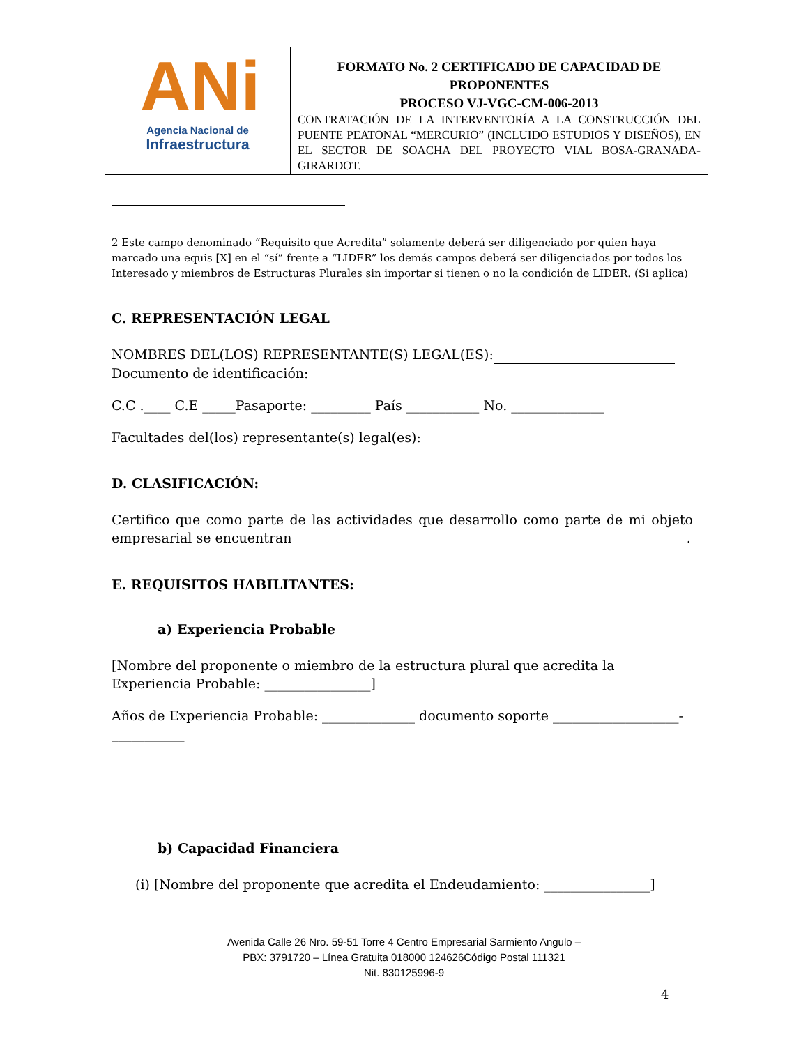| ANi Agencia Nacional de Infraestructura | FORMATO No. 2 CERTIFICADO DE CAPACIDAD DE PROPONENTES PROCESO VJ-VGC-CM-006-2013 CONTRATACIÓN DE LA INTERVENTORÍA A LA CONSTRUCCIÓN DEL PUENTE PEATONAL “MERCURIO” (INCLUIDO ESTUDIOS Y DISEÑOS), EN EL SECTOR DE SOACHA DEL PROYECTO VIAL BOSA-GRANADA-GIRARDOT. |
2 Este campo denominado “Requisito que Acredita” solamente deberá ser diligenciado por quien haya marcado una equis [X] en el “sí” frente a “LIDER” los demás campos deberá ser diligenciados por todos los Interesado y miembros de Estructuras Plurales sin importar si tienen o no la condición de LIDER. (Si aplica)
C. REPRESENTACIÓN LEGAL
NOMBRES DEL(LOS) REPRESENTANTE(S) LEGAL(ES):
Documento de identificación:
C.C .____ C.E _____Pasaporte: _________ País ___________ No. ______________
Facultades del(los) representante(s) legal(es):
D. CLASIFICACIÓN:
Certifico que como parte de las actividades que desarrollo como parte de mi objeto empresarial se encuentran .
E. REQUISITOS HABILITANTES:
a) Experiencia Probable
[Nombre del proponente o miembro de la estructura plural que acredita la Experiencia Probable: ________________]
Años de Experiencia Probable: ______________ documento soporte ___________________-___________
b) Capacidad Financiera
(i) [Nombre del proponente que acredita el Endeudamiento: ________________]
Avenida Calle 26 Nro. 59-51 Torre 4 Centro Empresarial Sarmiento Angulo –
PBX: 3791720 – Línea Gratuita 018000 124626Código Postal 111321
Nit. 830125996-9
4